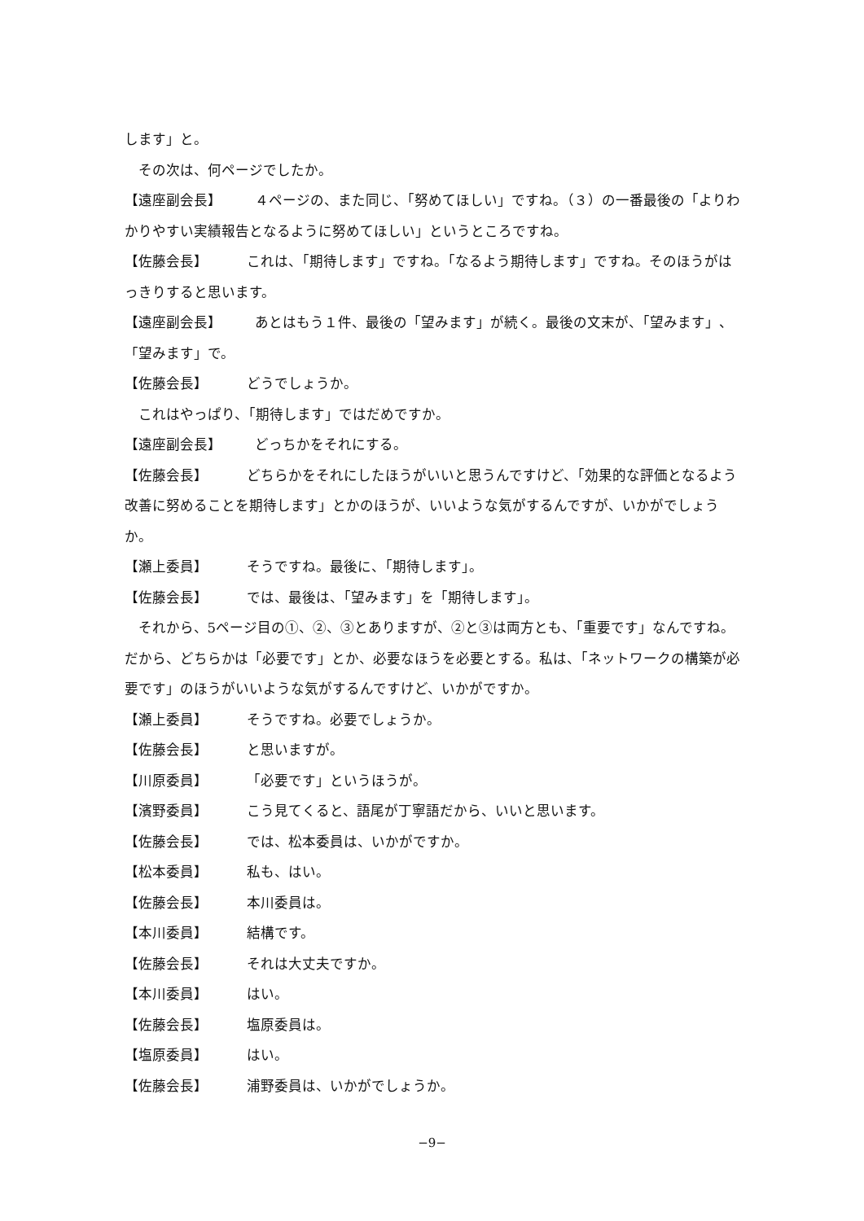します」と。
その次は、何ページでしたか。
【遠座副会長】 ４ページの、また同じ、「努めてほしい」ですね。（３）の一番最後の「よりわかりやすい実績報告となるように努めてほしい」というところですね。
【佐藤会長】 これは、「期待します」ですね。「なるよう期待します」ですね。そのほうがはっきりすると思います。
【遠座副会長】 あとはもう１件、最後の「望みます」が続く。最後の文末が、「望みます」、「望みます」で。
【佐藤会長】 どうでしょうか。
これはやっぱり、「期待します」ではだめですか。
【遠座副会長】 どっちかをそれにする。
【佐藤会長】 どちらかをそれにしたほうがいいと思うんですけど、「効果的な評価となるよう改善に努めることを期待します」とかのほうが、いいような気がするんですが、いかがでしょうか。
【瀬上委員】 そうですね。最後に、「期待します」。
【佐藤会長】 では、最後は、「望みます」を「期待します」。
それから、5ページ目の①、②、③とありますが、②と③は両方とも、「重要です」なんですね。だから、どちらかは「必要です」とか、必要なほうを必要とする。私は、「ネットワークの構築が必要です」のほうがいいような気がするんですけど、いかがですか。
【瀬上委員】 そうですね。必要でしょうか。
【佐藤会長】 と思いますが。
【川原委員】 「必要です」というほうが。
【濱野委員】 こう見てくると、語尾が丁寧語だから、いいと思います。
【佐藤会長】 では、松本委員は、いかがですか。
【松本委員】 私も、はい。
【佐藤会長】 本川委員は。
【本川委員】 結構です。
【佐藤会長】 それは大丈夫ですか。
【本川委員】 はい。
【佐藤会長】 塩原委員は。
【塩原委員】 はい。
【佐藤会長】 浦野委員は、いかがでしょうか。
−9−